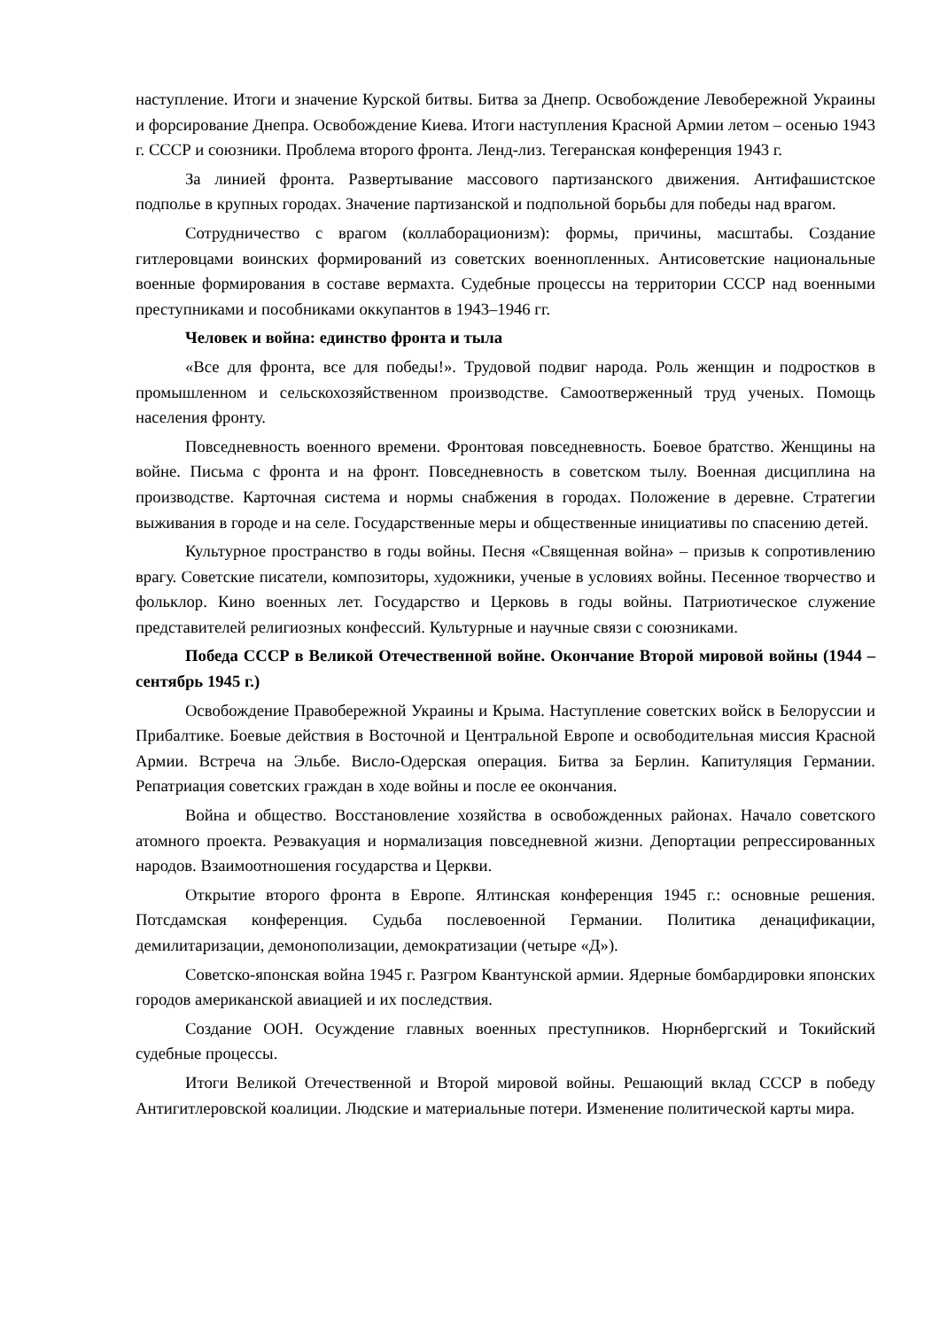наступление. Итоги и значение Курской битвы. Битва за Днепр. Освобождение Левобережной Украины и форсирование Днепра. Освобождение Киева. Итоги наступления Красной Армии летом – осенью 1943 г. СССР и союзники. Проблема второго фронта. Ленд-лиз. Тегеранская конференция 1943 г.
За линией фронта. Развертывание массового партизанского движения. Антифашистское подполье в крупных городах. Значение партизанской и подпольной борьбы для победы над врагом.
Сотрудничество с врагом (коллаборационизм): формы, причины, масштабы. Создание гитлеровцами воинских формирований из советских военнопленных. Антисоветские национальные военные формирования в составе вермахта. Судебные процессы на территории СССР над военными преступниками и пособниками оккупантов в 1943–1946 гг.
Человек и война: единство фронта и тыла
«Все для фронта, все для победы!». Трудовой подвиг народа. Роль женщин и подростков в промышленном и сельскохозяйственном производстве. Самоотверженный труд ученых. Помощь населения фронту.
Повседневность военного времени. Фронтовая повседневность. Боевое братство. Женщины на войне. Письма с фронта и на фронт. Повседневность в советском тылу. Военная дисциплина на производстве. Карточная система и нормы снабжения в городах. Положение в деревне. Стратегии выживания в городе и на селе. Государственные меры и общественные инициативы по спасению детей.
Культурное пространство в годы войны. Песня «Священная война» – призыв к сопротивлению врагу. Советские писатели, композиторы, художники, ученые в условиях войны. Песенное творчество и фольклор. Кино военных лет. Государство и Церковь в годы войны. Патриотическое служение представителей религиозных конфессий. Культурные и научные связи с союзниками.
Победа СССР в Великой Отечественной войне. Окончание Второй мировой войны (1944 – сентябрь 1945 г.)
Освобождение Правобережной Украины и Крыма. Наступление советских войск в Белоруссии и Прибалтике. Боевые действия в Восточной и Центральной Европе и освободительная миссия Красной Армии. Встреча на Эльбе. Висло-Одерская операция. Битва за Берлин. Капитуляция Германии. Репатриация советских граждан в ходе войны и после ее окончания.
Война и общество. Восстановление хозяйства в освобожденных районах. Начало советского атомного проекта. Реэвакуация и нормализация повседневной жизни. Депортации репрессированных народов. Взаимоотношения государства и Церкви.
Открытие второго фронта в Европе. Ялтинская конференция 1945 г.: основные решения. Потсдамская конференция. Судьба послевоенной Германии. Политика денацификации, демилитаризации, демонополизации, демократизации (четыре «Д»).
Советско-японская война 1945 г. Разгром Квантунской армии. Ядерные бомбардировки японских городов американской авиацией и их последствия.
Создание ООН. Осуждение главных военных преступников. Нюрнбергский и Токийский судебные процессы.
Итоги Великой Отечественной и Второй мировой войны. Решающий вклад СССР в победу Антигитлеровской коалиции. Людские и материальные потери. Изменение политической карты мира.